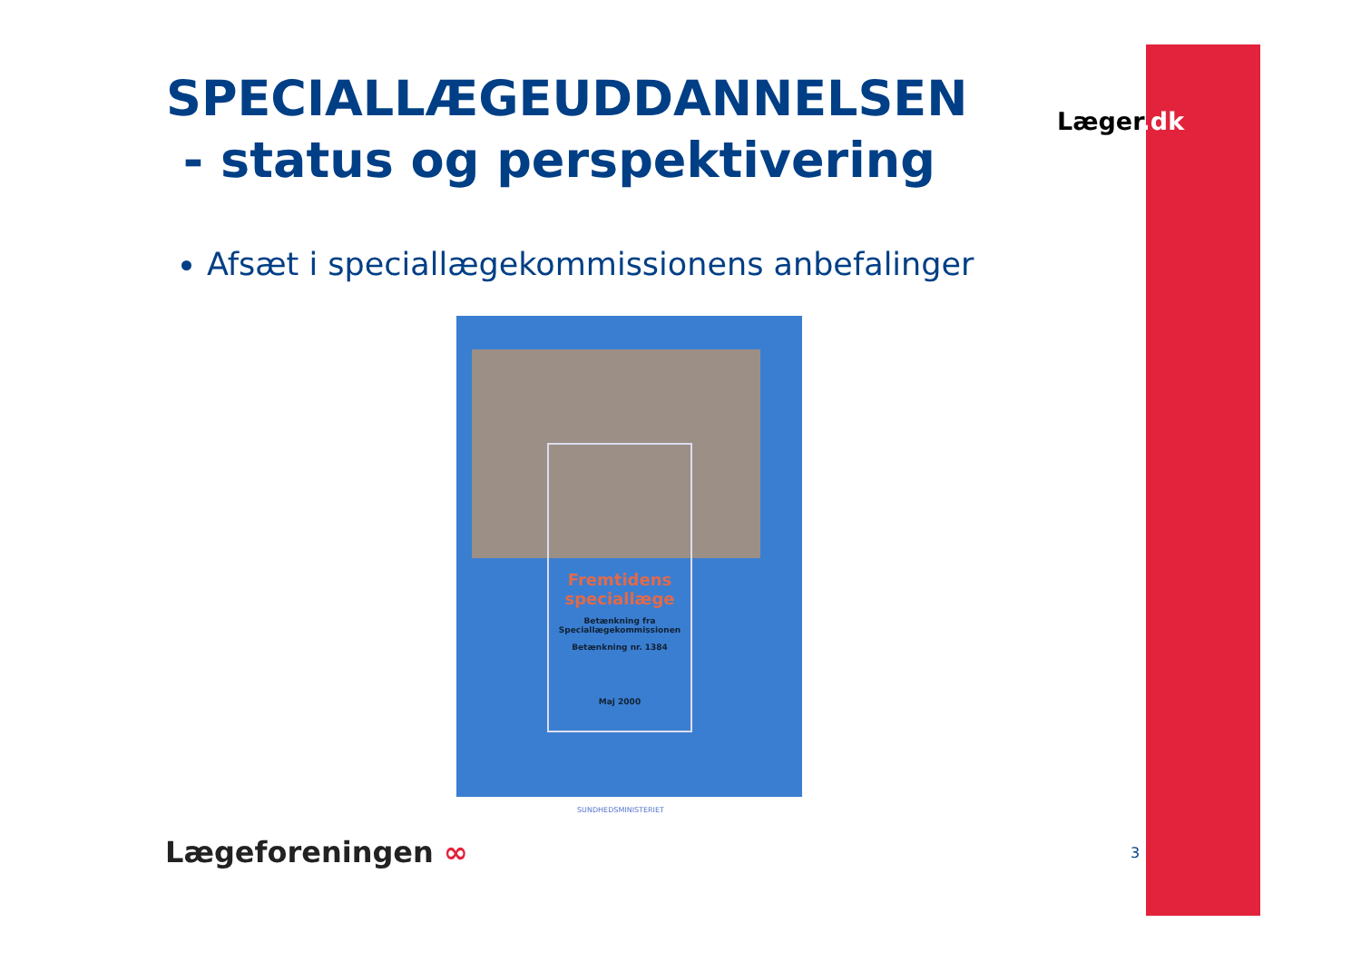SPECIALLÆGEUDDANNELSEN
- status og perspektivering
Afsæt i speciallægekommissionens anbefalinger
Læger.dk
Fremtidens speciallæge
Betænkning fra Speciallægekommissionen
Betænkning nr. 1384
Maj 2000
SUNDHEDSMINISTERIET
Lægeforeningen ∞ 3